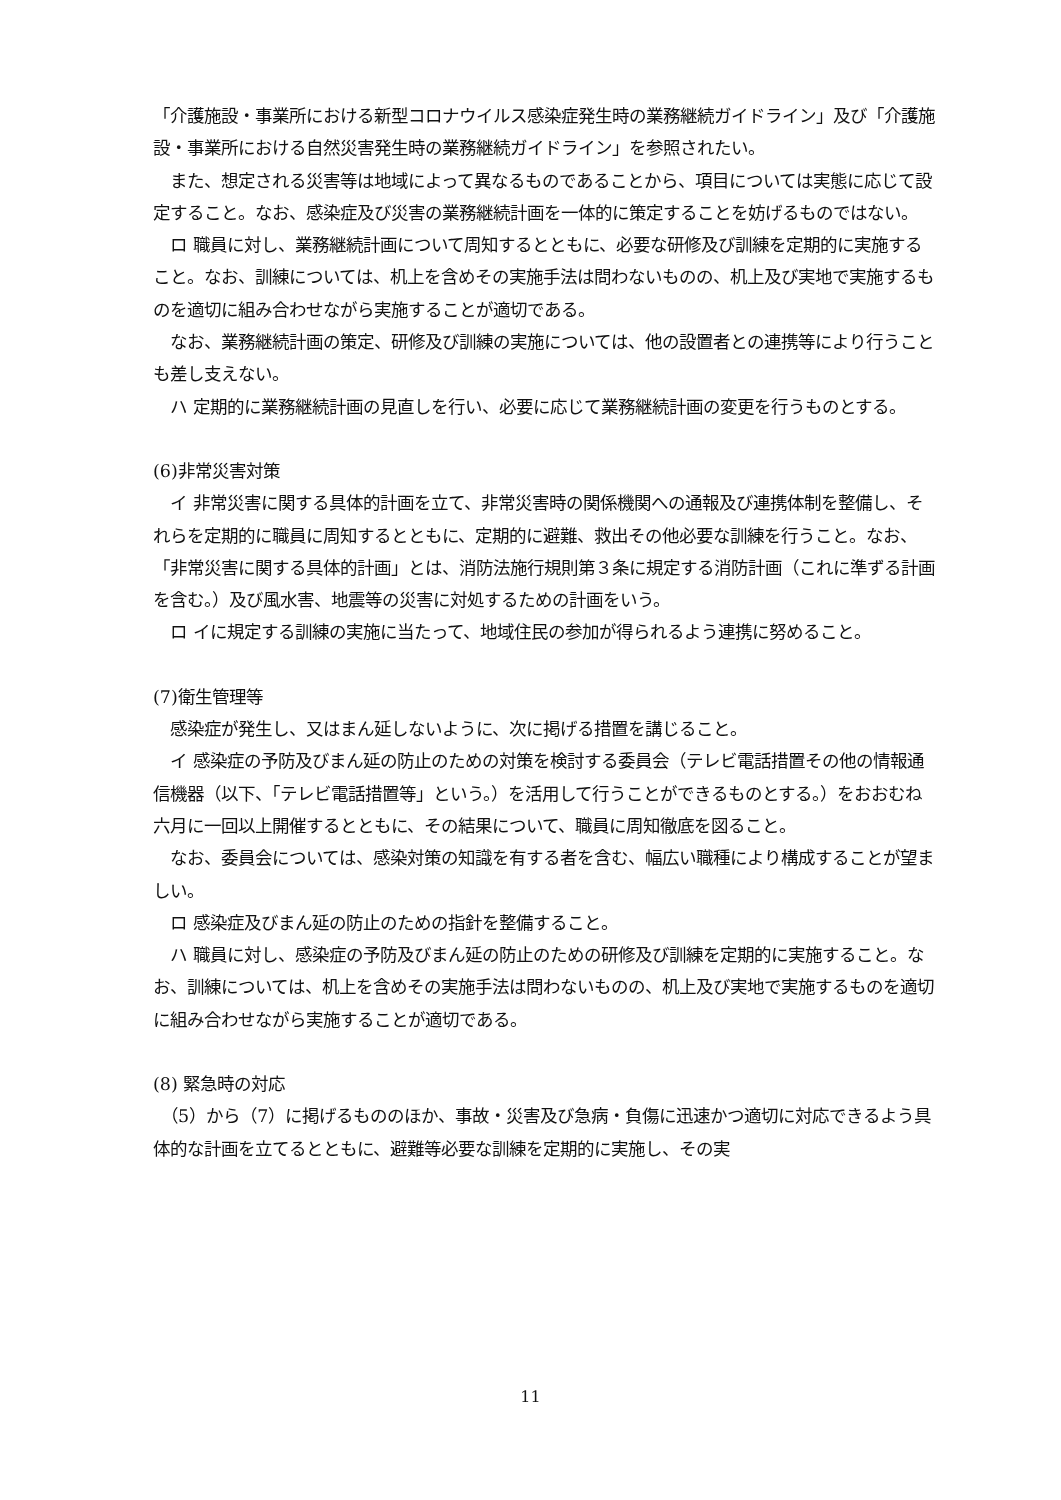「介護施設・事業所における新型コロナウイルス感染症発生時の業務継続ガイドライン」及び「介護施設・事業所における自然災害発生時の業務継続ガイドライン」を参照されたい。
　また、想定される災害等は地域によって異なるものであることから、項目については実態に応じて設定すること。なお、感染症及び災害の業務継続計画を一体的に策定することを妨げるものではない。
　ロ 職員に対し、業務継続計画について周知するとともに、必要な研修及び訓練を定期的に実施すること。なお、訓練については、机上を含めその実施手法は問わないものの、机上及び実地で実施するものを適切に組み合わせながら実施することが適切である。
　なお、業務継続計画の策定、研修及び訓練の実施については、他の設置者との連携等により行うことも差し支えない。
　ハ 定期的に業務継続計画の見直しを行い、必要に応じて業務継続計画の変更を行うものとする。
(6)非常災害対策
　イ 非常災害に関する具体的計画を立て、非常災害時の関係機関への通報及び連携体制を整備し、それらを定期的に職員に周知するとともに、定期的に避難、救出その他必要な訓練を行うこと。なお、「非常災害に関する具体的計画」とは、消防法施行規則第３条に規定する消防計画（これに準ずる計画を含む。）及び風水害、地震等の災害に対処するための計画をいう。
　ロ イに規定する訓練の実施に当たって、地域住民の参加が得られるよう連携に努めること。
(7)衛生管理等
　感染症が発生し、又はまん延しないように、次に掲げる措置を講じること。
　イ 感染症の予防及びまん延の防止のための対策を検討する委員会（テレビ電話措置その他の情報通信機器（以下、「テレビ電話措置等」という。）を活用して行うことができるものとする。）をおおむね六月に一回以上開催するとともに、その結果について、職員に周知徹底を図ること。
　なお、委員会については、感染対策の知識を有する者を含む、幅広い職種により構成することが望ましい。
　ロ 感染症及びまん延の防止のための指針を整備すること。
　ハ 職員に対し、感染症の予防及びまん延の防止のための研修及び訓練を定期的に実施すること。なお、訓練については、机上を含めその実施手法は問わないものの、机上及び実地で実施するものを適切に組み合わせながら実施することが適切である。
(8) 緊急時の対応
　（5）から（7）に掲げるもののほか、事故・災害及び急病・負傷に迅速かつ適切に対応できるよう具体的な計画を立てるとともに、避難等必要な訓練を定期的に実施し、その実
11